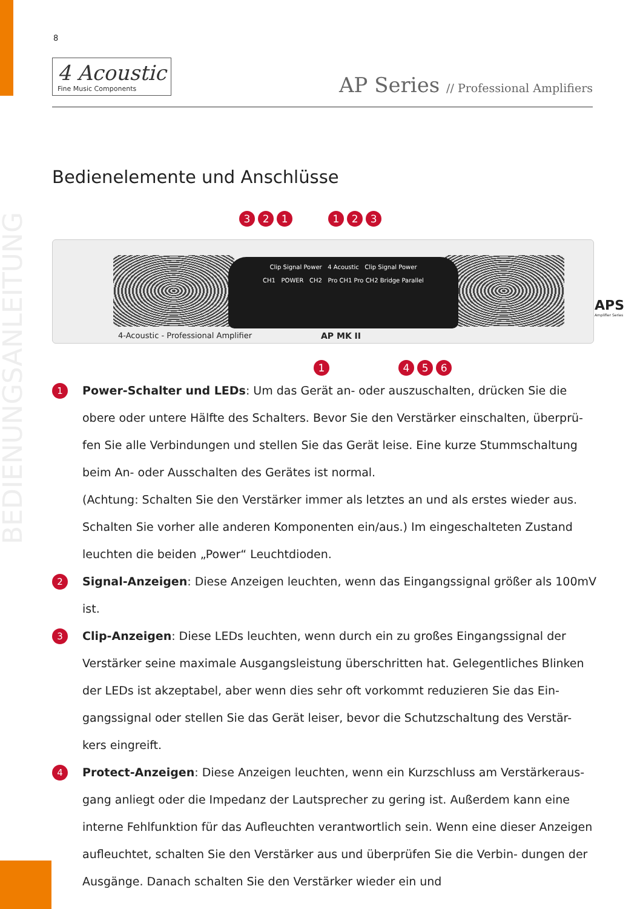BEDIENUNGSANLEITUNG
8
4 Acoustic
Fine Music Components
AP Series // Professional Amplifiers
Bedienelemente und Anschlüsse
3 2 1 1 2 3
Clip Signal Power 4 Acoustic Clip Signal Power
CH1 POWER CH2 Pro CH1 Pro CH2 Bridge Parallel
4-Acoustic - Professional Amplifier
AP MK II
APS
Amplifier Series
1 4 5 6
1
Power-Schalter und LEDs: Um das Gerät an- oder auszuschalten, drücken Sie die obere oder untere Hälfte des Schalters. Bevor Sie den Verstärker einschalten, überprü- fen Sie alle Verbindungen und stellen Sie das Gerät leise. Eine kurze Stummschaltung beim An- oder Ausschalten des Gerätes ist normal.
(Achtung: Schalten Sie den Verstärker immer als letztes an und als erstes wieder aus. Schalten Sie vorher alle anderen Komponenten ein/aus.) Im eingeschalteten Zustand leuchten die beiden „Power“ Leuchtdioden.
2
Signal-Anzeigen: Diese Anzeigen leuchten, wenn das Eingangssignal größer als 100mV ist.
3
Clip-Anzeigen: Diese LEDs leuchten, wenn durch ein zu großes Eingangssignal der Verstärker seine maximale Ausgangsleistung überschritten hat. Gelegentliches Blinken der LEDs ist akzeptabel, aber wenn dies sehr oft vorkommt reduzieren Sie das Ein- gangssignal oder stellen Sie das Gerät leiser, bevor die Schutzschaltung des Verstär- kers eingreift.
4
Protect-Anzeigen: Diese Anzeigen leuchten, wenn ein Kurzschluss am Verstärkeraus- gang anliegt oder die Impedanz der Lautsprecher zu gering ist. Außerdem kann eine interne Fehlfunktion für das Aufleuchten verantwortlich sein. Wenn eine dieser Anzeigen aufleuchtet, schalten Sie den Verstärker aus und überprüfen Sie die Verbin- dungen der Ausgänge. Danach schalten Sie den Verstärker wieder ein und